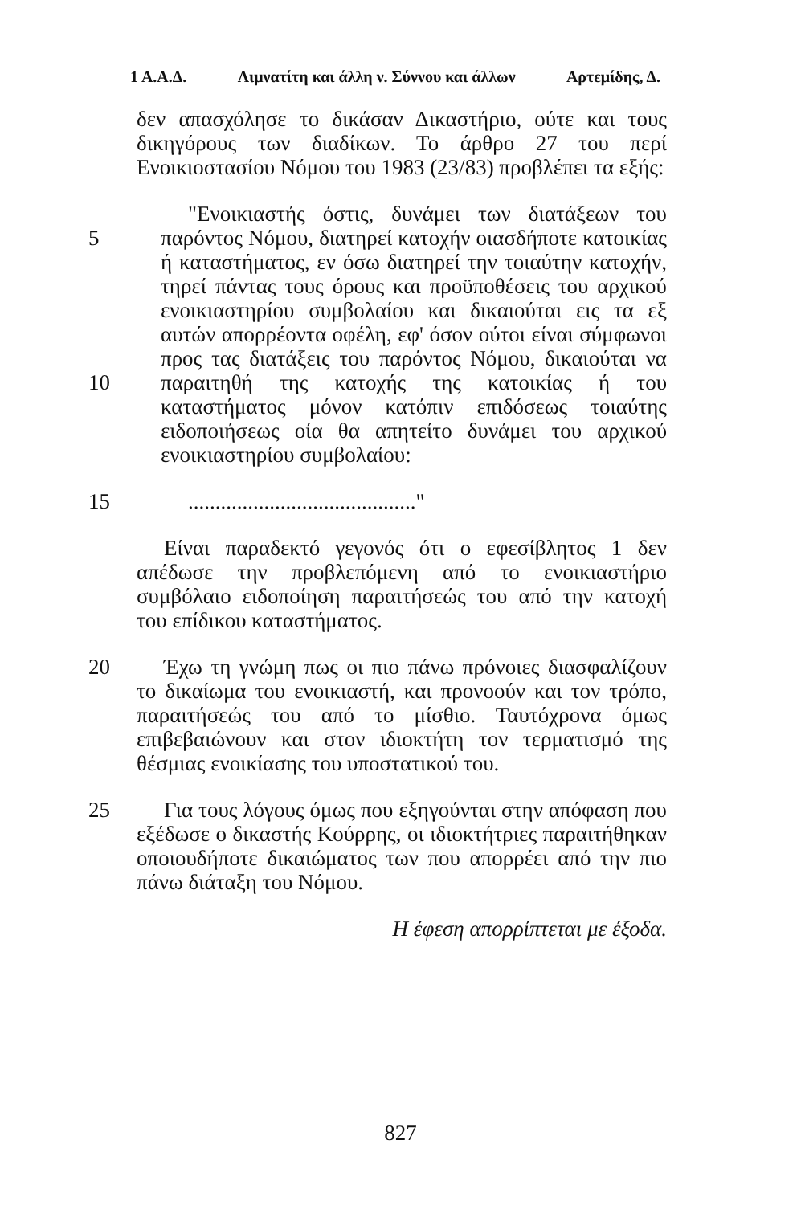1 Α.Α.Δ. Λιμνατίτη και άλλη ν. Σύννου και άλλων Αρτεμίδης, Δ.
δεν απασχόλησε το δικάσαν Δικαστήριο, ούτε και τους δικηγόρους των διαδίκων. Το άρθρο 27 του περί Ενοικιοστασίου Νόμου του 1983 (23/83) προβλέπει τα εξής:
5
10
"Ενοικιαστής όστις, δυνάμει των διατάξεων του παρόντος Νόμου, διατηρεί κατοχήν οιασδήποτε κατοικίας ή καταστήματος, εν όσω διατηρεί την τοιαύτην κατοχήν, τηρεί πάντας τους όρους και προϋποθέσεις του αρχικού ενοικιαστηρίου συμβολαίου και δικαιούται εις τα εξ αυτών απορρέοντα οφέλη, εφ' όσον ούτοι είναι σύμφωνοι προς τας διατάξεις του παρόντος Νόμου, δικαιούται να παραιτηθή της κατοχής της κατοικίας ή του καταστήματος μόνον κατόπιν επιδόσεως τοιαύτης ειδοποιήσεως οία θα απητείτο δυνάμει του αρχικού ενοικιαστηρίου συμβολαίου:
15 .........................................."
Είναι παραδεκτό γεγονός ότι ο εφεσίβλητος 1 δεν απέδωσε την προβλεπόμενη από το ενοικιαστήριο συμβόλαιο ειδοποίηση παραιτήσεώς του από την κατοχή του επίδικου καταστήματος.
20 Έχω τη γνώμη πως οι πιο πάνω πρόνοιες διασφαλίζουν το δικαίωμα του ενοικιαστή, και προνοούν και τον τρόπο, παραιτήσεώς του από το μίσθιο. Ταυτόχρονα όμως επιβεβαιώνουν και στον ιδιοκτήτη τον τερματισμό της θέσμιας ενοικίασης του υποστατικού του.
25 Για τους λόγους όμως που εξηγούνται στην απόφαση που εξέδωσε ο δικαστής Κούρρης, οι ιδιοκτήτριες παραιτήθηκαν οποιουδήποτε δικαιώματος των που απορρέει από την πιο πάνω διάταξη του Νόμου.
Η έφεση απορρίπτεται με έξοδα.
827